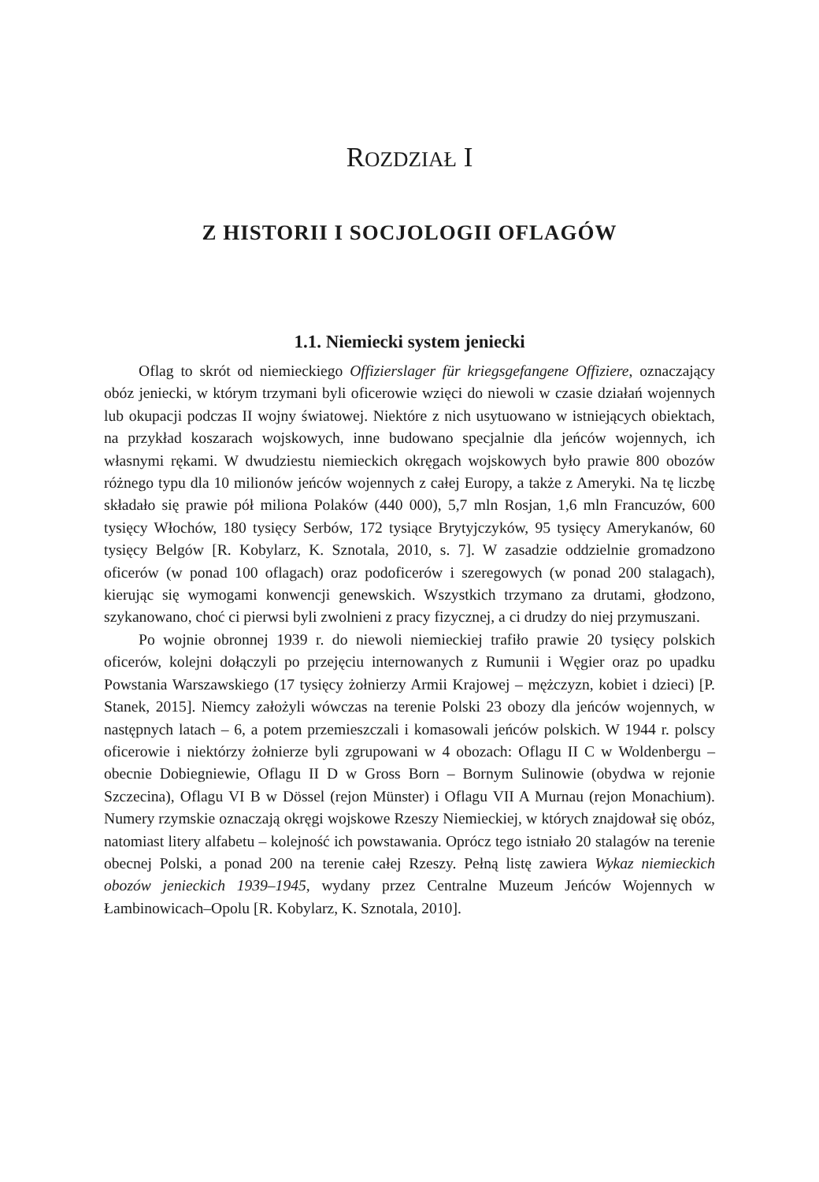ROZDZIAŁ I
Z HISTORII I SOCJOLOGII OFLAGÓW
1.1. Niemiecki system jeniecki
Oflag to skrót od niemieckiego Offizierslager für kriegsgefangene Offiziere, oznaczający obóz jeniecki, w którym trzymani byli oficerowie wzięci do niewoli w czasie działań wojennych lub okupacji podczas II wojny światowej. Niektóre z nich usytuowano w istniejących obiektach, na przykład koszarach wojskowych, inne budowano specjalnie dla jeńców wojennych, ich własnymi rękami. W dwudziestu niemieckich okręgach wojskowych było prawie 800 obozów różnego typu dla 10 milionów jeńców wojennych z całej Europy, a także z Ameryki. Na tę liczbę składało się prawie pół miliona Polaków (440 000), 5,7 mln Rosjan, 1,6 mln Francuzów, 600 tysięcy Włochów, 180 tysięcy Serbów, 172 tysiące Brytyjczyków, 95 tysięcy Amerykanów, 60 tysięcy Belgów [R. Kobylarz, K. Sznotala, 2010, s. 7]. W zasadzie oddzielnie gromadzono oficerów (w ponad 100 oflagach) oraz podoficerów i szeregowych (w ponad 200 stalagach), kierując się wymogami konwencji genewskich. Wszystkich trzymano za drutami, głodzono, szykanowano, choć ci pierwsi byli zwolnieni z pracy fizycznej, a ci drudzy do niej przymuszani.
Po wojnie obronnej 1939 r. do niewoli niemieckiej trafiło prawie 20 tysięcy polskich oficerów, kolejni dołączyli po przejęciu internowanych z Rumunii i Węgier oraz po upadku Powstania Warszawskiego (17 tysięcy żołnierzy Armii Krajowej – mężczyzn, kobiet i dzieci) [P. Stanek, 2015]. Niemcy założyli wówczas na terenie Polski 23 obozy dla jeńców wojennych, w następnych latach – 6, a potem przemieszczali i komasowali jeńców polskich. W 1944 r. polscy oficerowie i niektórzy żołnierze byli zgrupowani w 4 obozach: Oflagu II C w Woldenbergu – obecnie Dobiegniewie, Oflagu II D w Gross Born – Bornym Sulinowie (obydwa w rejonie Szczecina), Oflagu VI B w Dössel (rejon Münster) i Oflagu VII A Murnau (rejon Monachium). Numery rzymskie oznaczają okręgi wojskowe Rzeszy Niemieckiej, w których znajdował się obóz, natomiast litery alfabetu – kolejność ich powstawania. Oprócz tego istniało 20 stalagów na terenie obecnej Polski, a ponad 200 na terenie całej Rzeszy. Pełną listę zawiera Wykaz niemieckich obozów jenieckich 1939–1945, wydany przez Centralne Muzeum Jeńców Wojennych w Łambinowicach–Opolu [R. Kobylarz, K. Sznotala, 2010].